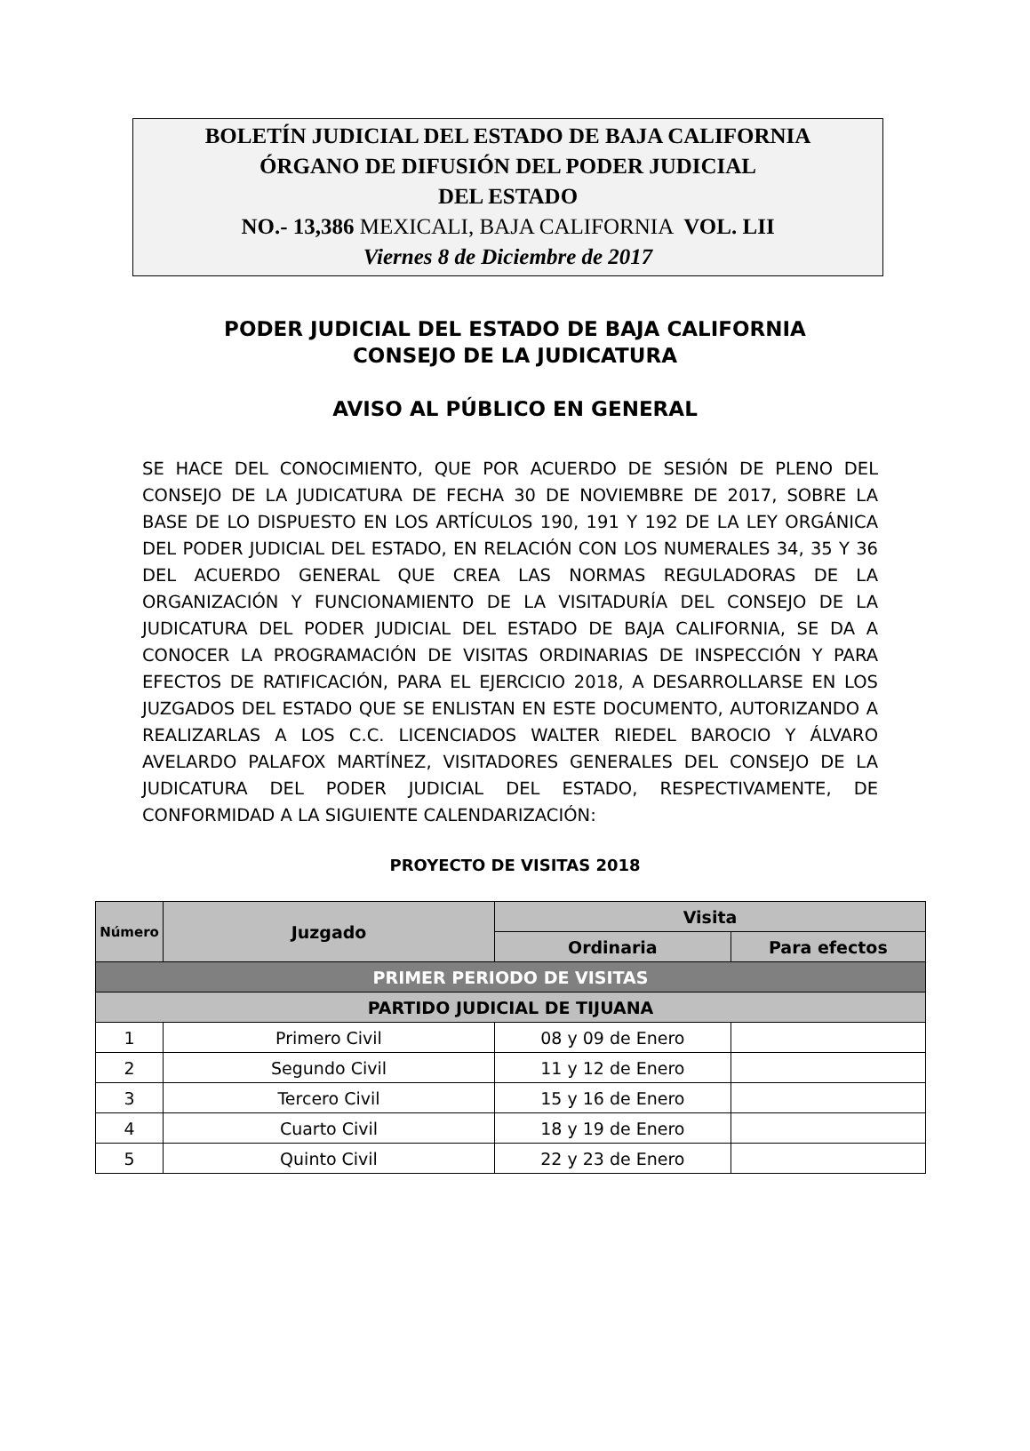BOLETÍN JUDICIAL DEL ESTADO DE BAJA CALIFORNIA
ÓRGANO DE DIFUSIÓN DEL PODER JUDICIAL
DEL ESTADO
NO.- 13,386 MEXICALI, BAJA CALIFORNIA VOL. LII
Viernes 8 de Diciembre de 2017
PODER JUDICIAL DEL ESTADO DE BAJA CALIFORNIA
CONSEJO DE LA JUDICATURA
AVISO AL PÚBLICO EN GENERAL
SE HACE DEL CONOCIMIENTO, QUE POR ACUERDO DE SESIÓN DE PLENO DEL CONSEJO DE LA JUDICATURA DE FECHA 30 DE NOVIEMBRE DE 2017, SOBRE LA BASE DE LO DISPUESTO EN LOS ARTÍCULOS 190, 191 Y 192 DE LA LEY ORGÁNICA DEL PODER JUDICIAL DEL ESTADO, EN RELACIÓN CON LOS NUMERALES 34, 35 Y 36 DEL ACUERDO GENERAL QUE CREA LAS NORMAS REGULADORAS DE LA ORGANIZACIÓN Y FUNCIONAMIENTO DE LA VISITADURÍA DEL CONSEJO DE LA JUDICATURA DEL PODER JUDICIAL DEL ESTADO DE BAJA CALIFORNIA, SE DA A CONOCER LA PROGRAMACIÓN DE VISITAS ORDINARIAS DE INSPECCIÓN Y PARA EFECTOS DE RATIFICACIÓN, PARA EL EJERCICIO 2018, A DESARROLLARSE EN LOS JUZGADOS DEL ESTADO QUE SE ENLISTAN EN ESTE DOCUMENTO, AUTORIZANDO A REALIZARLAS A LOS C.C. LICENCIADOS WALTER RIEDEL BAROCIO Y ÁLVARO AVELARDO PALAFOX MARTÍNEZ, VISITADORES GENERALES DEL CONSEJO DE LA JUDICATURA DEL PODER JUDICIAL DEL ESTADO, RESPECTIVAMENTE, DE CONFORMIDAD A LA SIGUIENTE CALENDARIZACIÓN:
PROYECTO DE VISITAS 2018
| Número | Juzgado | Visita | |
| --- | --- | --- | --- |
| | | Ordinaria | Para efectos |
| PRIMER PERIODO DE VISITAS | | | |
| PARTIDO JUDICIAL DE TIJUANA | | | |
| 1 | Primero Civil | 08 y 09 de Enero | |
| 2 | Segundo Civil | 11 y 12 de Enero | |
| 3 | Tercero Civil | 15 y 16 de Enero | |
| 4 | Cuarto Civil | 18 y 19 de Enero | |
| 5 | Quinto Civil | 22 y 23 de Enero | |